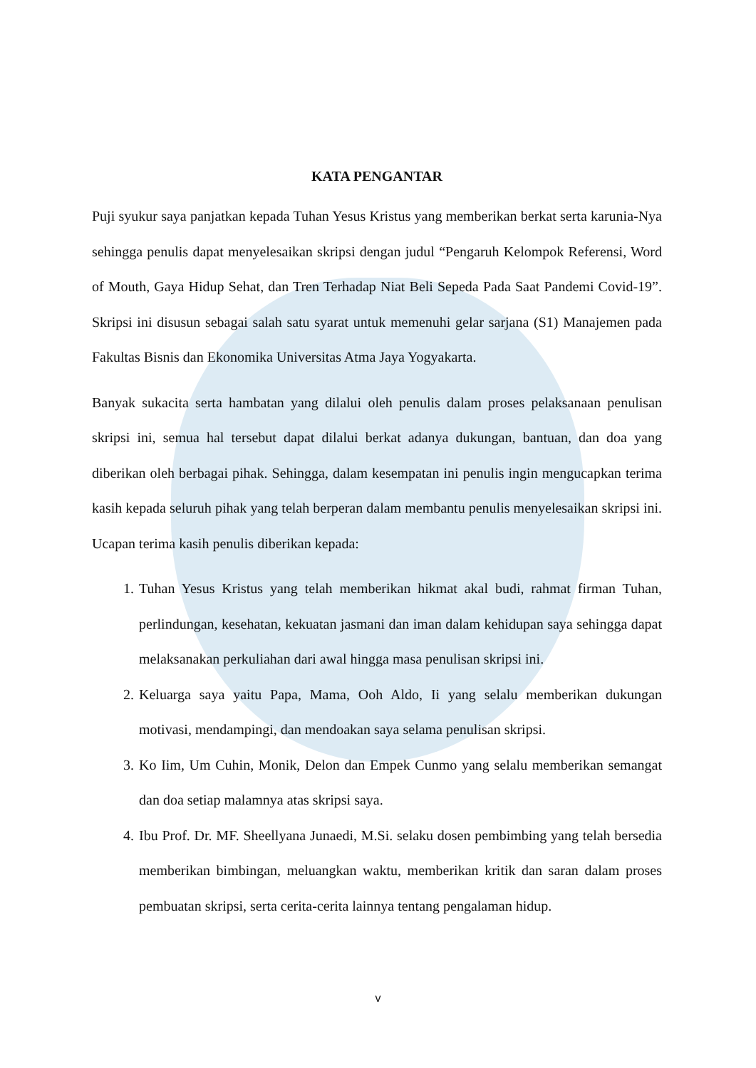KATA PENGANTAR
Puji syukur saya panjatkan kepada Tuhan Yesus Kristus yang memberikan berkat serta karunia-Nya sehingga penulis dapat menyelesaikan skripsi dengan judul “Pengaruh Kelompok Referensi, Word of Mouth, Gaya Hidup Sehat, dan Tren Terhadap Niat Beli Sepeda Pada Saat Pandemi Covid-19”. Skripsi ini disusun sebagai salah satu syarat untuk memenuhi gelar sarjana (S1) Manajemen pada Fakultas Bisnis dan Ekonomika Universitas Atma Jaya Yogyakarta.
Banyak sukacita serta hambatan yang dilalui oleh penulis dalam proses pelaksanaan penulisan skripsi ini, semua hal tersebut dapat dilalui berkat adanya dukungan, bantuan, dan doa yang diberikan oleh berbagai pihak. Sehingga, dalam kesempatan ini penulis ingin mengucapkan terima kasih kepada seluruh pihak yang telah berperan dalam membantu penulis menyelesaikan skripsi ini. Ucapan terima kasih penulis diberikan kepada:
1. Tuhan Yesus Kristus yang telah memberikan hikmat akal budi, rahmat firman Tuhan, perlindungan, kesehatan, kekuatan jasmani dan iman dalam kehidupan saya sehingga dapat melaksanakan perkuliahan dari awal hingga masa penulisan skripsi ini.
2. Keluarga saya yaitu Papa, Mama, Ooh Aldo, Ii yang selalu memberikan dukungan motivasi, mendampingi, dan mendoakan saya selama penulisan skripsi.
3. Ko Iim, Um Cuhin, Monik, Delon dan Empek Cunmo yang selalu memberikan semangat dan doa setiap malamnya atas skripsi saya.
4. Ibu Prof. Dr. MF. Sheellyana Junaedi, M.Si. selaku dosen pembimbing yang telah bersedia memberikan bimbingan, meluangkan waktu, memberikan kritik dan saran dalam proses pembuatan skripsi, serta cerita-cerita lainnya tentang pengalaman hidup.
v